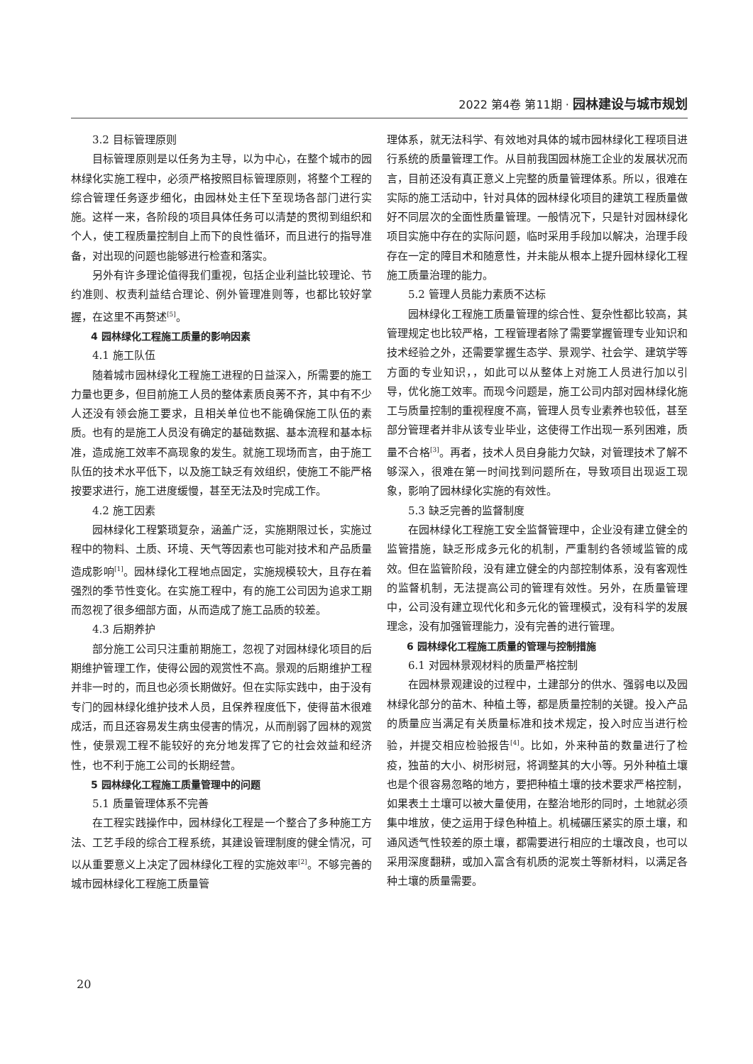2022 第4卷 第11期 · 园林建设与城市规划
3.2 目标管理原则
目标管理原则是以任务为主导，以为中心，在整个城市的园林绿化实施工程中，必须严格按照目标管理原则，将整个工程的综合管理任务逐步细化，由园林处主任下至现场各部门进行实施。这样一来，各阶段的项目具体任务可以清楚的贯彻到组织和个人，使工程质量控制自上而下的良性循环，而且进行的指导准备，对出现的问题也能够进行检查和落实。
另外有许多理论值得我们重视，包括企业利益比较理论、节约准则、权责利益结合理论、例外管理准则等，也都比较好掌握，在这里不再赘述<sup>[5]</sup>。
4 园林绿化工程施工质量的影响因素
4.1 施工队伍
随着城市园林绿化工程施工进程的日益深入，所需要的施工力量也更多，但目前施工人员的整体素质良莠不齐，其中有不少人还没有领会施工要求，且相关单位也不能确保施工队伍的素质。也有的是施工人员没有确定的基础数据、基本流程和基本标准，造成施工效率不高现象的发生。就施工现场而言，由于施工队伍的技术水平低下，以及施工缺乏有效组织，使施工不能严格按要求进行，施工进度缓慢，甚至无法及时完成工作。
4.2 施工因素
园林绿化工程繁琐复杂，涵盖广泛，实施期限过长，实施过程中的物料、土质、环境、天气等因素也可能对技术和产品质量造成影响<sup>[1]</sup>。园林绿化工程地点固定，实施规模较大，且存在着强烈的季节性变化。在实施工程中，有的施工公司因为追求工期而忽视了很多细部方面，从而造成了施工品质的较差。
4.3 后期养护
部分施工公司只注重前期施工，忽视了对园林绿化项目的后期维护管理工作，使得公园的观赏性不高。景观的后期维护工程并非一时的，而且也必须长期做好。但在实际实践中，由于没有专门的园林绿化维护技术人员，且保养程度低下，使得苗木很难成活，而且还容易发生病虫侵害的情况，从而削弱了园林的观赏性，使景观工程不能较好的充分地发挥了它的社会效益和经济性，也不利于施工公司的长期经营。
5 园林绿化工程施工质量管理中的问题
5.1 质量管理体系不完善
在工程实践操作中，园林绿化工程是一个整合了多种施工方法、工艺手段的综合工程系统，其建设管理制度的健全情况，可以从重要意义上决定了园林绿化工程的实施效率<sup>[2]</sup>。不够完善的城市园林绿化工程施工质量管
理体系，就无法科学、有效地对具体的城市园林绿化工程项目进行系统的质量管理工作。从目前我国园林施工企业的发展状况而言，目前还没有真正意义上完整的质量管理体系。所以，很难在实际的施工活动中，针对具体的园林绿化项目的建筑工程质量做好不同层次的全面性质量管理。一般情况下，只是针对园林绿化项目实施中存在的实际问题，临时采用手段加以解决，治理手段存在一定的障目术和随意性，并未能从根本上提升园林绿化工程施工质量治理的能力。
5.2 管理人员能力素质不达标
园林绿化工程施工质量管理的综合性、复杂性都比较高，其管理规定也比较严格，工程管理者除了需要掌握管理专业知识和技术经验之外，还需要掌握生态学、景观学、社会学、建筑学等方面的专业知识，，如此可以从整体上对施工人员进行加以引导，优化施工效率。而现今问题是，施工公司内部对园林绿化施工与质量控制的重视程度不高，管理人员专业素养也较低，甚至部分管理者并非从该专业毕业，这使得工作出现一系列困难，质量不合格<sup>[3]</sup>。再者，技术人员自身能力欠缺，对管理技术了解不够深入，很难在第一时间找到问题所在，导致项目出现返工现象，影响了园林绿化实施的有效性。
5.3 缺乏完善的监督制度
在园林绿化工程施工安全监督管理中，企业没有建立健全的监管措施，缺乏形成多元化的机制，严重制约各领域监管的成效。但在监管阶段，没有建立健全的内部控制体系，没有客观性的监督机制，无法提高公司的管理有效性。另外，在质量管理中，公司没有建立现代化和多元化的管理模式，没有科学的发展理念，没有加强管理能力，没有完善的进行管理。
6 园林绿化工程施工质量的管理与控制措施
6.1 对园林景观材料的质量严格控制
在园林景观建设的过程中，土建部分的供水、强弱电以及园林绿化部分的苗木、种植土等，都是质量控制的关键。投入产品的质量应当满足有关质量标准和技术规定，投入时应当进行检验，并提交相应检验报告<sup>[4]</sup>。比如，外来种苗的数量进行了检疫，独苗的大小、树形树冠，将调整其的大小等。另外种植土壤也是个很容易忽略的地方，要把种植土壤的技术要求严格控制，如果表土土壤可以被大量使用，在整治地形的同时，土地就必须集中堆放，使之运用于绿色种植上。机械碾压紧实的原土壤，和通风透气性较差的原土壤，都需要进行相应的土壤改良，也可以采用深度翻耕，或加入富含有机质的泥炭土等新材料，以满足各种土壤的质量需要。
20